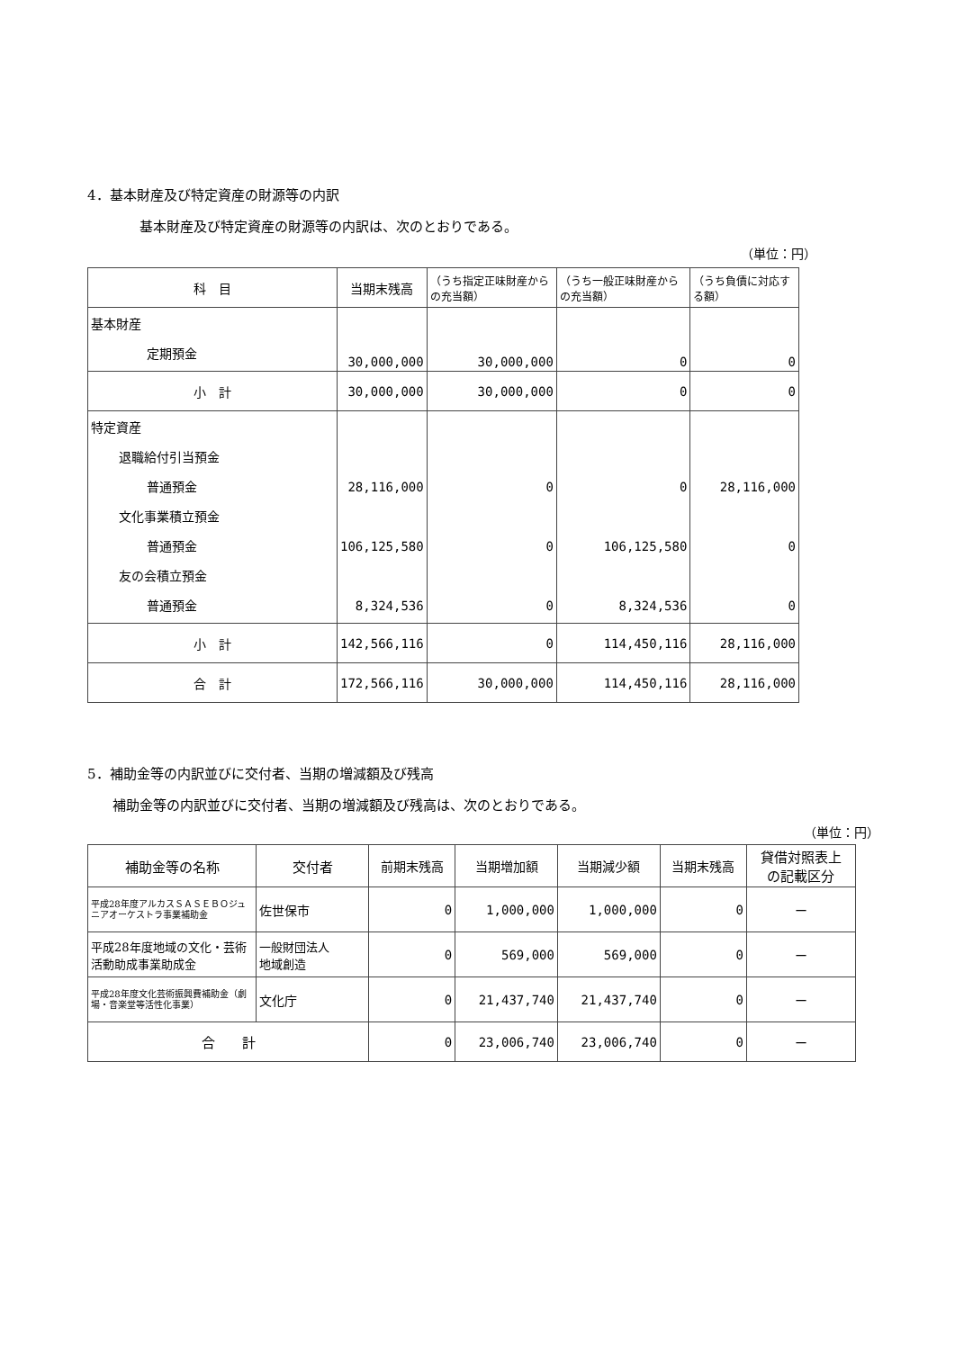4．基本財産及び特定資産の財源等の内訳
基本財産及び特定資産の財源等の内訳は、次のとおりである。
（単位：円）
| 科 目 | 当期末残高 | （うち指定正味財産からの充当額） | （うち一般正味財産からの充当額） | （うち負債に対応する額） |
| --- | --- | --- | --- | --- |
| 基本財産 定期預金 | 30,000,000 | 30,000,000 | 0 | 0 |
| 小 計 | 30,000,000 | 30,000,000 | 0 | 0 |
| 特定資産 退職給付引当預金 普通預金 文化事業積立預金 普通預金 友の会積立預金 普通預金 | 28,116,000 106,125,580 8,324,536 | 0 0 0 | 0 106,125,580 8,324,536 | 28,116,000 0 0 |
| 小 計 | 142,566,116 | 0 | 114,450,116 | 28,116,000 |
| 合 計 | 172,566,116 | 30,000,000 | 114,450,116 | 28,116,000 |
5．補助金等の内訳並びに交付者、当期の増減額及び残高
補助金等の内訳並びに交付者、当期の増減額及び残高は、次のとおりである。
（単位：円）
| 補助金等の名称 | 交付者 | 前期末残高 | 当期増加額 | 当期減少額 | 当期末残高 | 貸借対照表上 の記載区分 |
| --- | --- | --- | --- | --- | --- | --- |
| 平成28年度アルカスＳＡＳＥＢＯジュニアオーケストラ事業補助金 | 佐世保市 | 0 | 1,000,000 | 1,000,000 | 0 | ー |
| 平成28年度地域の文化・芸術活動助成事業助成金 | 一般財団法人 地域創造 | 0 | 569,000 | 569,000 | 0 | ー |
| 平成28年度文化芸術振興費補助金（劇場・音楽堂等活性化事業） | 文化庁 | 0 | 21,437,740 | 21,437,740 | 0 | ー |
| 合 計 | | 0 | 23,006,740 | 23,006,740 | 0 | ー |